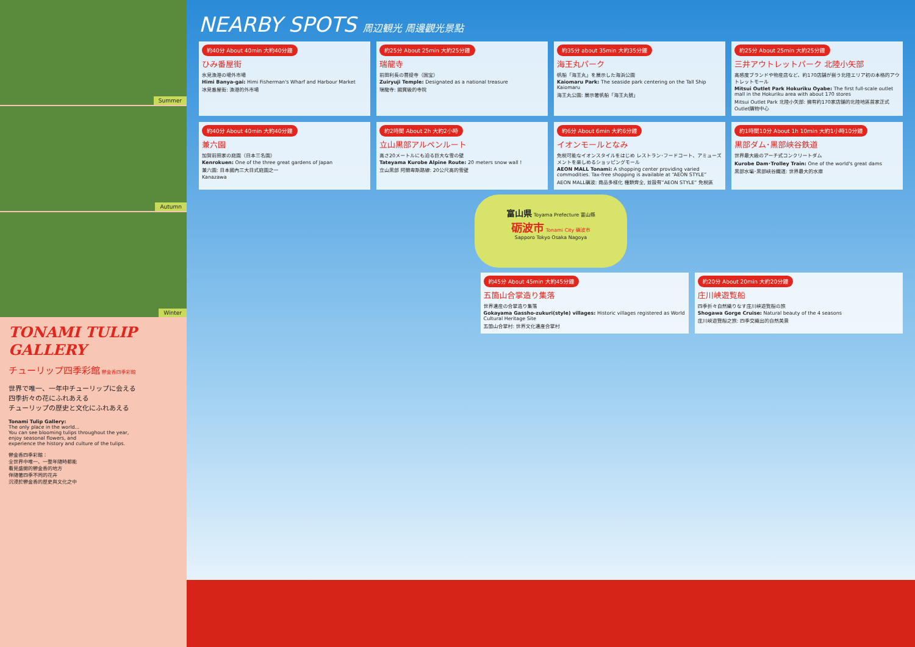Summer
Autumn
Winter
TONAMI TULIP GALLERY
チューリップ四季彩館 鬱金香四季彩館
世界で唯一、一年中チューリップに会える
四季折々の花にふれあえる
チューリップの歴史と文化にふれあえる
Tonami Tulip Gallery:
The only place in the world...
You can see blooming tulips throughout the year,
enjoy seasonal flowers, and
experience the history and culture of the tulips.
鬱金香四季彩館：
全世界中唯一、一整年隨時都能
看見盛開的鬱金香的地方
伴隨著四季不同的花卉
沉浸於鬱金香的歷史與文化之中
NEARBY SPOTS 周辺観光 周邊觀光景點
約40分 About 40min 大約40分鐘
ひみ番屋街
氷見漁港の場外市場
Himi Banya-gai: Himi Fisherman's Wharf and Harbour Market
冰見番屋街: 漁港的外市場
約25分 About 25min 大約25分鐘
瑞龍寺
前田利長の菩提寺（国宝）
Zuiryuji Temple: Designated as a national treasure
瑞龍寺: 國寶級的寺院
約35分 about 35min 大約35分鐘
海王丸パーク
帆船「海王丸」を展示した海浜公園
Kaiomaru Park: The seaside park centering on the Tall Ship Kaiomaru
海王丸公園: 展示著帆船「海王丸號」
約25分 About 25min 大約25分鐘
三井アウトレットパーク 北陸小矢部
高感度ブランドや物産店など、約170店舗が揃う北陸エリア初の本格的アウトレットモール
Mitsui Outlet Park Hokuriku Oyabe: The first full-scale outlet mall in the Hokuriku area with about 170 stores
Mitsui Outlet Park 北陸小矢部: 擁有約170家店舖的北陸地區首家正式Outlet購物中心
約40分 About 40min 大約40分鐘
兼六園
加賀前田家の庭園（日本三名園）
Kenrokuen: One of the three great gardens of Japan
兼六園: 日本國內三大日式庭園之一
Kanazawa
約2時間 About 2h 大約2小時
立山黒部アルペンルート
高さ20メートルにも迫る巨大な雪の壁
Tateyama Kurobe Alpine Route: 20 meters snow wall !
立山黒部 阿爾卑斯路線: 20公尺高的雪壁
約6分 About 6min 大約6分鐘
イオンモールとなみ
免税可能なイオンスタイルをはじめ レストラン･フードコート、アミューズメントを楽しめるショッピングモール
AEON MALL Tonami: A shopping center providing varied commodities. Tax-free shopping is available at “AEON STYLE”
AEON MALL礪波: 商品多樣化 種類齊全, 並設有”AEON STYLE” 免税區
約1時間10分 About 1h 10min 大約1小時10分鐘
黒部ダム･黒部峡谷鉄道
世界最大級のアーチ式コンクリートダム
Kurobe Dam･Trolley Train: One of the world's great dams
黒部水壩･黒部峽谷鐵道: 世界最大的水庫
富山県 Toyama Prefecture 富山縣
砺波市 Tonami City 礪波市
Sapporo Tokyo Osaka Nagoya
約45分 About 45min 大約45分鐘
五箇山合掌造り集落
世界遺産の合掌造り集落
Gokayama Gassho-zukuri(style) villages: Historic villages registered as World Cultural Heritage Site
五箇山合掌村: 世界文化遺產合掌村
約20分 About 20min 大約20分鐘
庄川峡遊覧船
四季折々自然織りなす庄川峡遊覧船の旅
Shogawa Gorge Cruise: Natural beauty of the 4 seasons
庄川峽遊覽船之旅: 四季交織出的自然美景